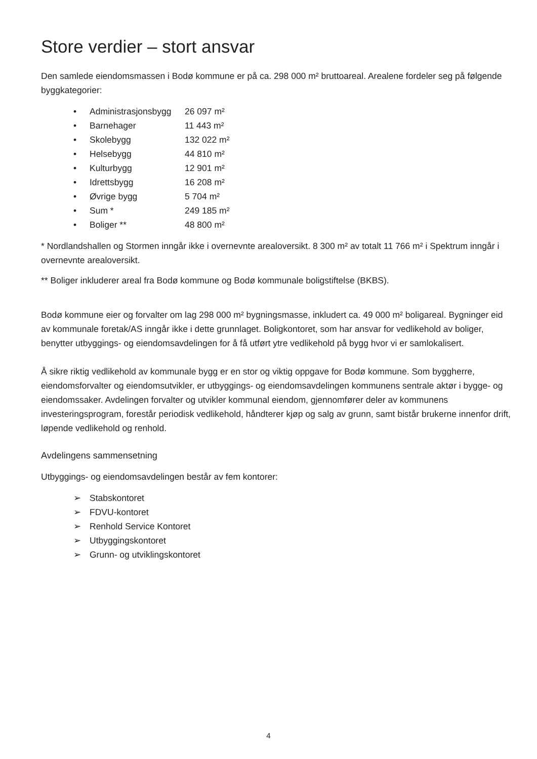Store verdier – stort ansvar
Den samlede eiendomsmassen i Bodø kommune er på ca. 298 000 m² bruttoareal. Arealene fordeler seg på følgende byggkategorier:
• Administrasjonsbygg 26 097 m²
• Barnehager 11 443 m²
• Skolebygg 132 022 m²
• Helsebygg 44 810 m²
• Kulturbygg 12 901 m²
• Idrettsbygg 16 208 m²
• Øvrige bygg 5 704 m²
• Sum * 249 185 m²
• Boliger ** 48 800 m²
* Nordlandshallen og Stormen inngår ikke i overnevnte arealoversikt. 8 300 m² av totalt 11 766 m² i Spektrum inngår i overnevnte arealoversikt.
** Boliger inkluderer areal fra Bodø kommune og Bodø kommunale boligstiftelse (BKBS).
Bodø kommune eier og forvalter om lag 298 000 m² bygningsmasse, inkludert ca. 49 000 m² boligareal. Bygninger eid av kommunale foretak/AS inngår ikke i dette grunnlaget. Boligkontoret, som har ansvar for vedlikehold av boliger, benytter utbyggings- og eiendomsavdelingen for å få utført ytre vedlikehold på bygg hvor vi er samlokalisert.
Å sikre riktig vedlikehold av kommunale bygg er en stor og viktig oppgave for Bodø kommune. Som byggherre, eiendomsforvalter og eiendomsutvikler, er utbyggings- og eiendomsavdelingen kommunens sentrale aktør i bygge- og eiendomssaker. Avdelingen forvalter og utvikler kommunal eiendom, gjennomfører deler av kommunens investeringsprogram, forestår periodisk vedlikehold, håndterer kjøp og salg av grunn, samt bistår brukerne innenfor drift, løpende vedlikehold og renhold.
Avdelingens sammensetning
Utbyggings- og eiendomsavdelingen består av fem kontorer:
➢ Stabskontoret
➢ FDVU-kontoret
➢ Renhold Service Kontoret
➢ Utbyggingskontoret
➢ Grunn- og utviklingskontoret
4